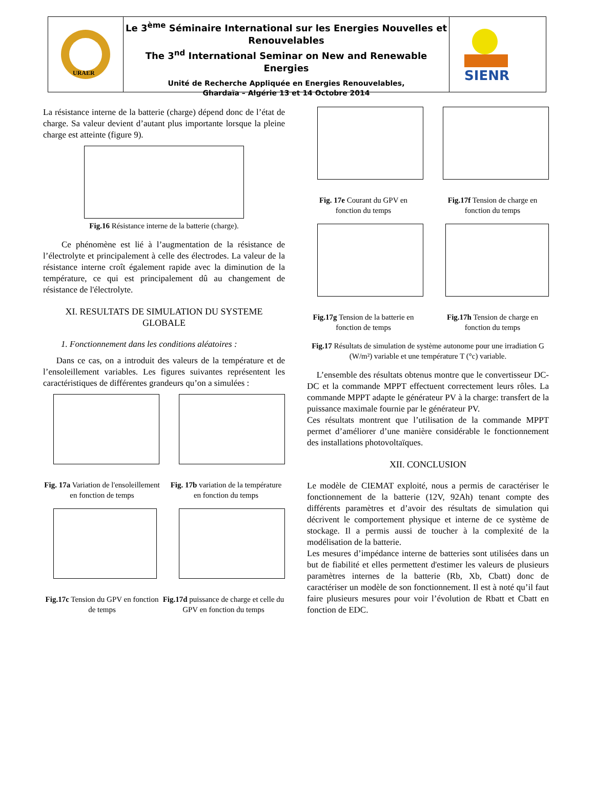URAER
Le 3<sup>ème</sup> Séminaire International sur les Energies Nouvelles et Renouvelables
The 3<sup>nd</sup> International Seminar on New and Renewable Energies
Unité de Recherche Appliquée en Energies Renouvelables,
Ghardaïa – Algérie 13 et 14 Octobre 2014
SIENR
La résistance interne de la batterie (charge) dépend donc de l’état de charge. Sa valeur devient d’autant plus importante lorsque la pleine charge est atteinte (figure 9).
Fig.16 Résistance interne de la batterie (charge).
Ce phénomène est lié à l’augmentation de la résistance de l’électrolyte et principalement à celle des électrodes. La valeur de la résistance interne croît également rapide avec la diminution de la température, ce qui est principalement dû au changement de résistance de l'électrolyte.
XI. RESULTATS DE SIMULATION DU SYSTEME GLOBALE
1. Fonctionnement dans les conditions aléatoires :
Dans ce cas, on a introduit des valeurs de la température et de l’ensoleillement variables. Les figures suivantes représentent les caractéristiques de différentes grandeurs qu’on a simulées :
Fig. 17a Variation de l'ensoleillement en fonction de temps
Fig. 17b variation de la température en fonction du temps
Fig.17c Tension du GPV en fonction de temps
Fig.17d puissance de charge et celle du GPV en fonction du temps
Fig. 17e Courant du GPV en fonction du temps
Fig.17f Tension de charge en fonction du temps
Fig.17g Tension de la batterie en fonction de temps
Fig.17h Tension de charge en fonction du temps
Fig.17 Résultats de simulation de système autonome pour une irradiation G (W/m²) variable et une température T (°c) variable.
L’ensemble des résultats obtenus montre que le convertisseur DC-DC et la commande MPPT effectuent correctement leurs rôles. La commande MPPT adapte le générateur PV à la charge: transfert de la puissance maximale fournie par le générateur PV.
Ces résultats montrent que l’utilisation de la commande MPPT permet d’améliorer d’une manière considérable le fonctionnement des installations photovoltaïques.
XII. CONCLUSION
Le modèle de CIEMAT exploité, nous a permis de caractériser le fonctionnement de la batterie (12V, 92Ah) tenant compte des différents paramètres et d’avoir des résultats de simulation qui décrivent le comportement physique et interne de ce système de stockage. Il a permis aussi de toucher à la complexité de la modélisation de la batterie.
Les mesures d’impédance interne de batteries sont utilisées dans un but de fiabilité et elles permettent d'estimer les valeurs de plusieurs paramètres internes de la batterie (Rb, Xb, Cbatt) donc de caractériser un modèle de son fonctionnement. Il est à noté qu’il faut faire plusieurs mesures pour voir l’évolution de Rbatt et Cbatt en fonction de EDC.